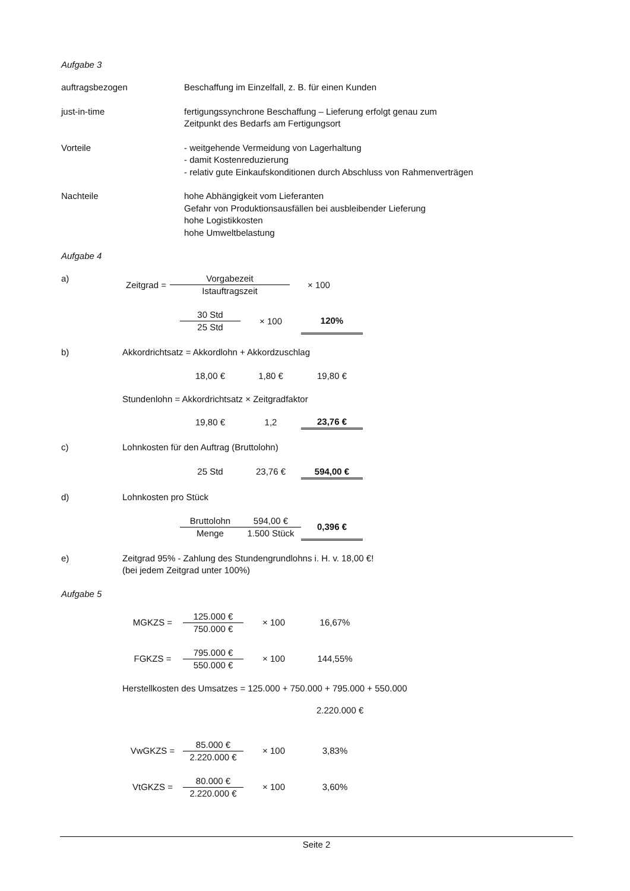Aufgabe 3
auftragsbezogen Beschaffung im Einzelfall, z. B. für einen Kunden
just-in-time fertigungssynchrone Beschaffung – Lieferung erfolgt genau zum
Zeitpunkt des Bedarfs am Fertigungsort
Vorteile - weitgehende Vermeidung von Lagerhaltung
- damit Kostenreduzierung
- relativ gute Einkaufskonditionen durch Abschluss von Rahmenverträgen
Nachteile hohe Abhängigkeit vom Lieferanten
Gefahr von Produktionsausfällen bei ausbleibender Lieferung
hohe Logistikkosten
hohe Umweltbelastung
Aufgabe 4
a)
| Zeitgrad = | Vorgabezeit | × 100 |
| | Istauftragszeit | |
| 30 Std | × 100 | 120% |
| 25 Std | | |
b) Akkordrichtsatz = Akkordlohn + Akkordzuschlag
| 18,00 € | 1,80 € | 19,80 € |
Stundenlohn = Akkordrichtsatz × Zeitgradfaktor
| 19,80 € | 1,2 | 23,76 € |
c) Lohnkosten für den Auftrag (Bruttolohn)
| 25 Std | 23,76 € | 594,00 € |
d) Lohnkosten pro Stück
| Bruttolohn | 594,00 € | 0,396 € |
| Menge | 1.500 Stück | |
e) Zeitgrad 95% - Zahlung des Stundengrundlohns i. H. v. 18,00 €!
(bei jedem Zeitgrad unter 100%)
Aufgabe 5
| MGKZS = | 125.000 € | × 100 | 16,67% |
| | 750.000 € | | |
| FGKZS = | 795.000 € | × 100 | 144,55% |
| | 550.000 € | | |
Herstellkosten des Umsatzes = 125.000 + 750.000 + 795.000 + 550.000
2.220.000 €
| VwGKZS = | 85.000 € | × 100 | 3,83% |
| | 2.220.000 € | | |
| VtGKZS = | 80.000 € | × 100 | 3,60% |
| | 2.220.000 € | | |
Seite 2